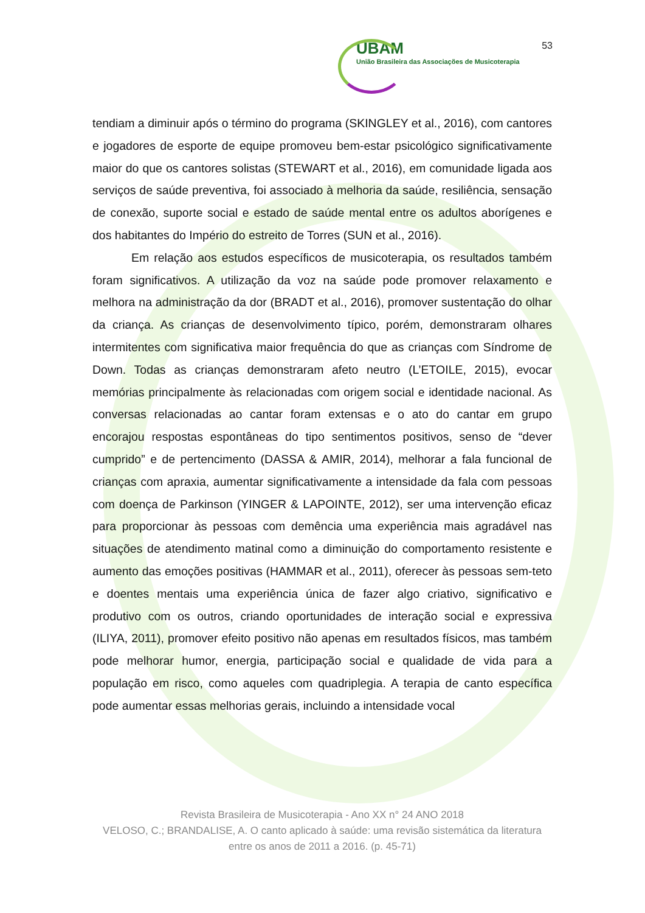53
UBAM
União Brasileira das Associações de Musicoterapia
tendiam a diminuir após o término do programa (SKINGLEY et al., 2016), com cantores e jogadores de esporte de equipe promoveu bem-estar psicológico significativamente maior do que os cantores solistas (STEWART et al., 2016), em comunidade ligada aos serviços de saúde preventiva, foi associado à melhoria da saúde, resiliência, sensação de conexão, suporte social e estado de saúde mental entre os adultos aborígenes e dos habitantes do Império do estreito de Torres (SUN et al., 2016).
Em relação aos estudos específicos de musicoterapia, os resultados também foram significativos. A utilização da voz na saúde pode promover relaxamento e melhora na administração da dor (BRADT et al., 2016), promover sustentação do olhar da criança. As crianças de desenvolvimento típico, porém, demonstraram olhares intermitentes com significativa maior frequência do que as crianças com Síndrome de Down. Todas as crianças demonstraram afeto neutro (L’ETOILE, 2015), evocar memórias principalmente às relacionadas com origem social e identidade nacional. As conversas relacionadas ao cantar foram extensas e o ato do cantar em grupo encorajou respostas espontâneas do tipo sentimentos positivos, senso de “dever cumprido” e de pertencimento (DASSA & AMIR, 2014), melhorar a fala funcional de crianças com apraxia, aumentar significativamente a intensidade da fala com pessoas com doença de Parkinson (YINGER & LAPOINTE, 2012), ser uma intervenção eficaz para proporcionar às pessoas com demência uma experiência mais agradável nas situações de atendimento matinal como a diminuição do comportamento resistente e aumento das emoções positivas (HAMMAR et al., 2011), oferecer às pessoas sem-teto e doentes mentais uma experiência única de fazer algo criativo, significativo e produtivo com os outros, criando oportunidades de interação social e expressiva (ILIYA, 2011), promover efeito positivo não apenas em resultados físicos, mas também pode melhorar humor, energia, participação social e qualidade de vida para a população em risco, como aqueles com quadriplegia. A terapia de canto específica pode aumentar essas melhorias gerais, incluindo a intensidade vocal
Revista Brasileira de Musicoterapia - Ano XX n° 24 ANO 2018
VELOSO, C.; BRANDALISE, A. O canto aplicado à saúde: uma revisão sistemática da literatura entre os anos de 2011 a 2016. (p. 45-71)